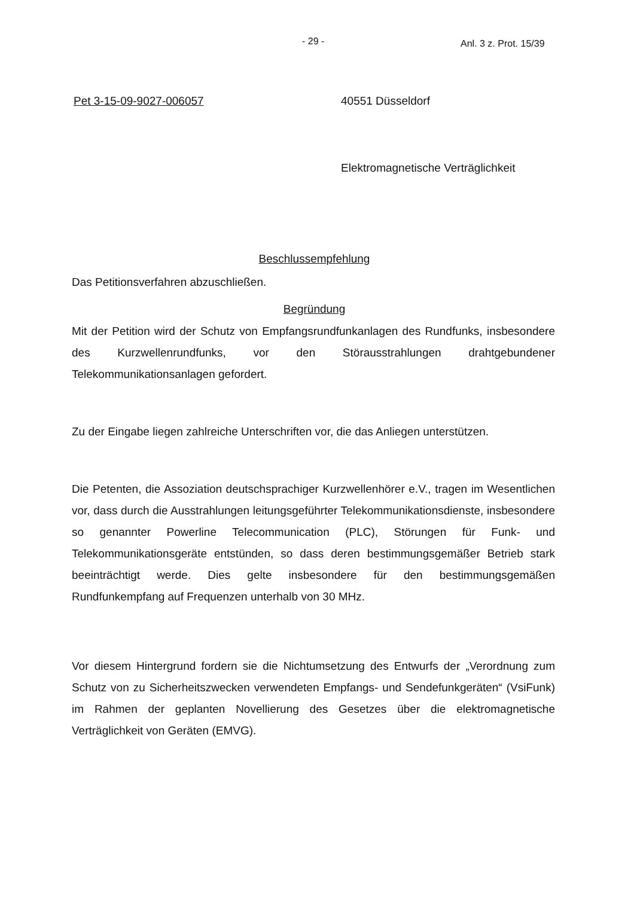- 29 - Anl. 3 z. Prot. 15/39
Pet 3-15-09-9027-006057 40551 Düsseldorf
Elektromagnetische Verträglichkeit
Beschlussempfehlung
Das Petitionsverfahren abzuschließen.
Begründung
Mit der Petition wird der Schutz von Empfangsrundfunkanlagen des Rundfunks, insbesondere des Kurzwellenrundfunks, vor den Störausstrahlungen drahtgebundener Telekommunikationsanlagen gefordert.
Zu der Eingabe liegen zahlreiche Unterschriften vor, die das Anliegen unterstützen.
Die Petenten, die Assoziation deutschsprachiger Kurzwellenhörer e.V., tragen im Wesentlichen vor, dass durch die Ausstrahlungen leitungsgeführter Telekommunikationsdienste, insbesondere so genannter Powerline Telecommunication (PLC), Störungen für Funk- und Telekommunikationsgeräte entstünden, so dass deren bestimmungsgemäßer Betrieb stark beeinträchtigt werde. Dies gelte insbesondere für den bestimmungsgemäßen Rundfunkempfang auf Frequenzen unterhalb von 30 MHz.
Vor diesem Hintergrund fordern sie die Nichtumsetzung des Entwurfs der „Verordnung zum Schutz von zu Sicherheitszwecken verwendeten Empfangs- und Sendefunkgeräten“ (VsiFunk) im Rahmen der geplanten Novellierung des Gesetzes über die elektromagnetische Verträglichkeit von Geräten (EMVG).